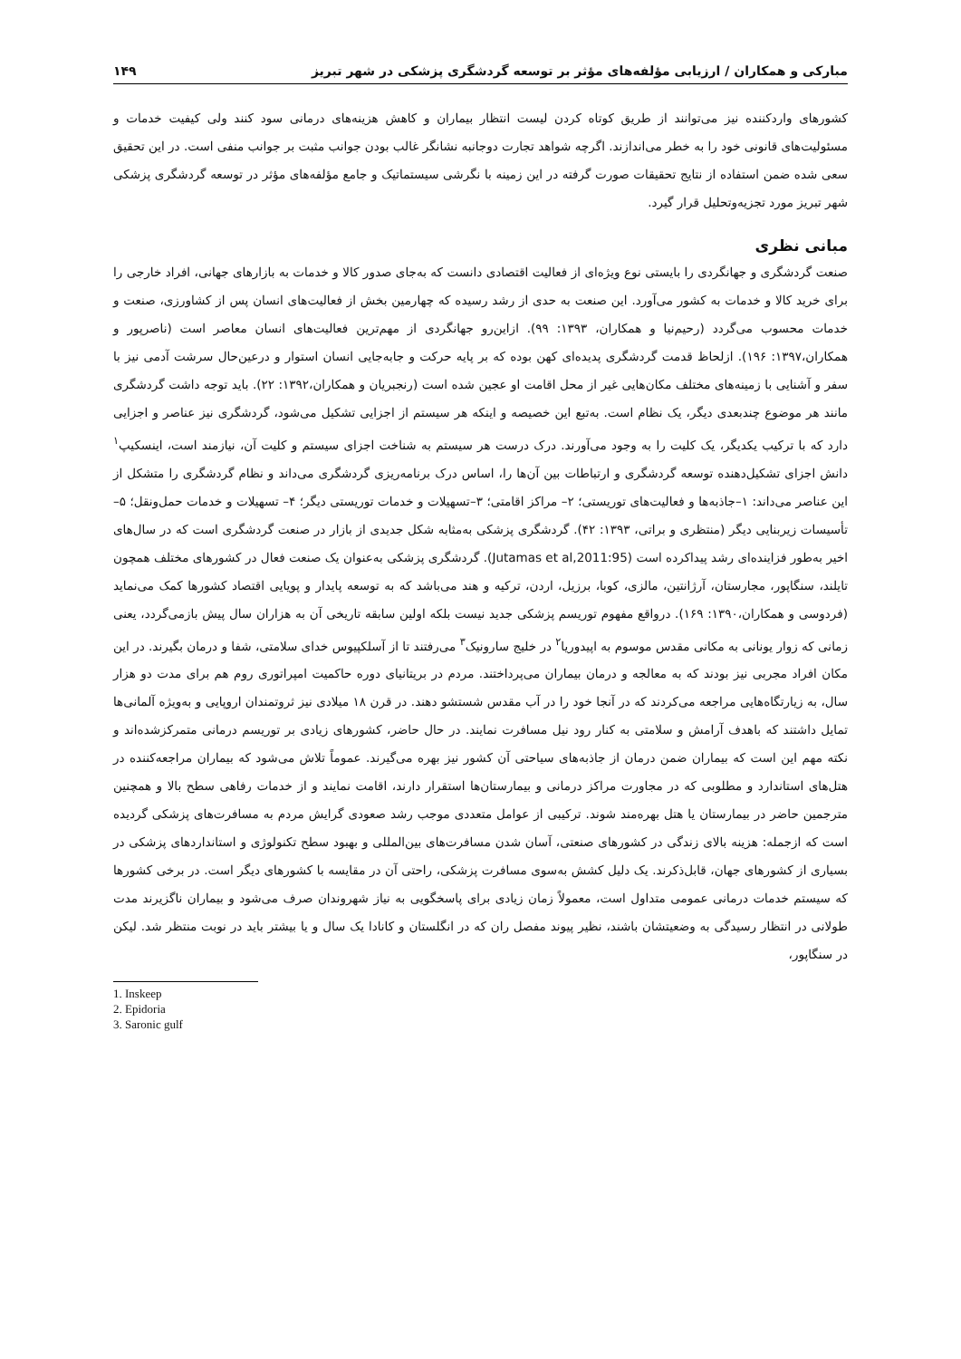مبارکی و همکاران / ارزیابی مؤلفه‌های مؤثر بر توسعه گردشگری پزشکی در شهر تبریز ۱۴۹
کشورهای واردکننده نیز می‌توانند از طریق کوتاه کردن لیست انتظار بیماران و کاهش هزینه‌های درمانی سود کنند ولی کیفیت خدمات و مسئولیت‌های قانونی خود را به خطر می‌اندازند. اگرچه شواهد تجارت دوجانبه نشانگر غالب بودن جوانب مثبت بر جوانب منفی است. در این تحقیق سعی شده ضمن استفاده از نتایج تحقیقات صورت گرفته در این زمینه با نگرشی سیستماتیک و جامع مؤلفه‌های مؤثر در توسعه گردشگری پزشکی شهر تبریز مورد تجزیه‌وتحلیل قرار گیرد.
مبانی نظری
صنعت گردشگری و جهانگردی را بایستی نوع ویژه‌ای از فعالیت اقتصادی دانست که به‌جای صدور کالا و خدمات به بازارهای جهانی، افراد خارجی را برای خرید کالا و خدمات به کشور می‌آورد. این صنعت به حدی از رشد رسیده که چهارمین بخش از فعالیت‌های انسان پس از کشاورزی، صنعت و خدمات محسوب می‌گردد (رحیم‌نیا و همکاران، ۱۳۹۳: ۹۹). ازاین‌رو جهانگردی از مهم‌ترین فعالیت‌های انسان معاصر است (ناصرپور و همکاران،۱۳۹۷: ۱۹۶). ازلحاظ قدمت گردشگری پدیده‌ای کهن بوده که بر پایه حرکت و جابه‌جایی انسان استوار و درعین‌حال سرشت آدمی نیز با سفر و آشنایی با زمینه‌های مختلف مکان‌هایی غیر از محل اقامت او عجین شده است (رنجبریان و همکاران،۱۳۹۲: ۲۲). باید توجه داشت گردشگری مانند هر موضوع چندبعدی دیگر، یک نظام است. به‌تبع این خصیصه و اینکه هر سیستم از اجزایی تشکیل می‌شود، گردشگری نیز عناصر و اجزایی دارد که با ترکیب یکدیگر، یک کلیت را به وجود می‌آورند. درک درست هر سیستم به شناخت اجزای سیستم و کلیت آن، نیازمند است، اینسکیپ<sup>۱</sup> دانش اجزای تشکیل‌دهنده توسعه گردشگری و ارتباطات بین آن‌ها را، اساس درک برنامه‌ریزی گردشگری می‌داند و نظام گردشگری را متشکل از این عناصر می‌داند: ۱–جاذبه‌ها و فعالیت‌های توریستی؛ ۲– مراکز اقامتی؛ ۳–تسهیلات و خدمات توریستی دیگر؛ ۴– تسهیلات و خدمات حمل‌ونقل؛ ۵– تأسیسات زیربنایی دیگر (منتظری و براتی، ۱۳۹۳: ۴۲). گردشگری پزشکی به‌مثابه شکل جدیدی از بازار در صنعت گردشگری است که در سال‌های اخیر به‌طور فزاینده‌ای رشد پیداکرده است (Jutamas et al,2011:95). گردشگری پزشکی به‌عنوان یک صنعت فعال در کشورهای مختلف همچون تایلند، سنگاپور، مجارستان، آرژانتین، مالزی، کوبا، برزیل، اردن، ترکیه و هند می‌باشد که به توسعه پایدار و پویایی اقتصاد کشورها کمک می‌نماید (فردوسی و همکاران،۱۳۹۰: ۱۶۹). درواقع مفهوم توریسم پزشکی جدید نیست بلکه اولین سابقه تاریخی آن به هزاران سال پیش بازمی‌گردد، یعنی زمانی که زوار یونانی به مکانی مقدس موسوم به اپیدوریا<sup>۲</sup> در خلیج سارونیک<sup>۳</sup> می‌رفتند تا از آسلکپیوس خدای سلامتی، شفا و درمان بگیرند. در این مکان افراد مجربی نیز بودند که به معالجه و درمان بیماران می‌پرداختند. مردم در بریتانیای دوره حاکمیت امپراتوری روم هم برای مدت دو هزار سال، به زیارتگاه‌هایی مراجعه می‌کردند که در آنجا خود را در آب مقدس شستشو دهند. در قرن ۱۸ میلادی نیز ثروتمندان اروپایی و به‌ویژه آلمانی‌ها تمایل داشتند که باهدف آرامش و سلامتی به کنار رود نیل مسافرت نمایند. در حال حاضر، کشورهای زیادی بر توریسم درمانی متمرکزشده‌اند و نکته مهم این است که بیماران ضمن درمان از جاذبه‌های سیاحتی آن کشور نیز بهره می‌گیرند. عموماً تلاش می‌شود که بیماران مراجعه‌کننده در هتل‌های استاندارد و مطلوبی که در مجاورت مراکز درمانی و بیمارستان‌ها استقرار دارند، اقامت نمایند و از خدمات رفاهی سطح بالا و همچنین مترجمین حاضر در بیمارستان یا هتل بهره‌مند شوند. ترکیبی از عوامل متعددی موجب رشد صعودی گرایش مردم به مسافرت‌های پزشکی گردیده است که ازجمله: هزینه بالای زندگی در کشورهای صنعتی، آسان شدن مسافرت‌های بین‌المللی و بهبود سطح تکنولوژی و استانداردهای پزشکی در بسیاری از کشورهای جهان، قابل‌ذکرند. یک دلیل کشش به‌سوی مسافرت پزشکی، راحتی آن در مقایسه با کشورهای دیگر است. در برخی کشورها که سیستم خدمات درمانی عمومی متداول است، معمولاً زمان زیادی برای پاسخگویی به نیاز شهروندان صرف می‌شود و بیماران ناگزیرند مدت طولانی در انتظار رسیدگی به وضعیتشان باشند، نظیر پیوند مفصل ران که در انگلستان و کانادا یک سال و یا بیشتر باید در نوبت منتظر شد. لیکن در سنگاپور،
1. Inskeep
2. Epidoria
3. Saronic gulf